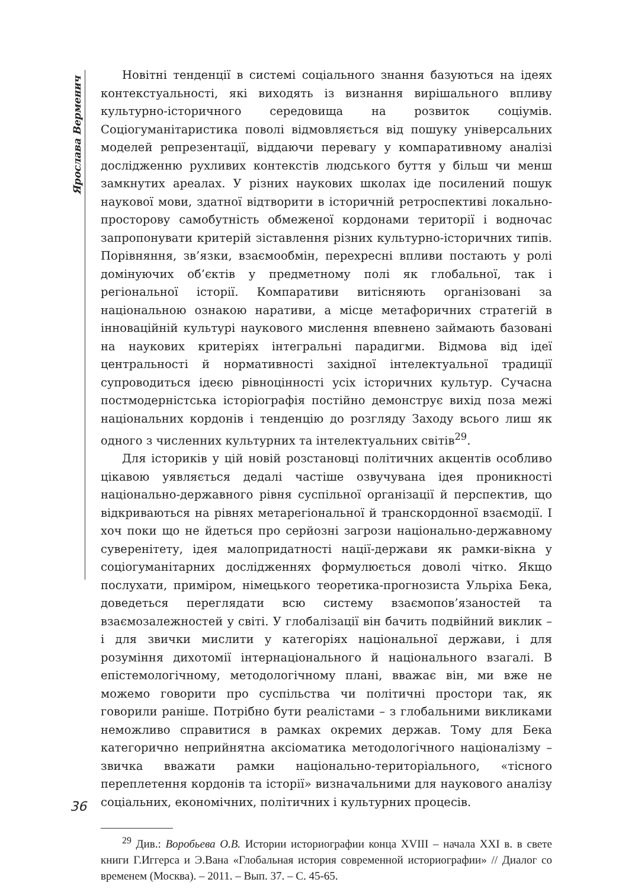Ярослава Верменич
Новітні тенденції в системі соціального знання базуються на ідеях контекстуальності, які виходять із визнання вирішального впливу культурно-історичного середовища на розвиток соціумів. Соціогуманітаристика поволі відмовляється від пошуку універсальних моделей репрезентації, віддаючи перевагу у компаративному аналізі дослідженню рухливих контекстів людського буття у більш чи менш замкнутих ареалах. У різних наукових школах іде посилений пошук наукової мови, здатної відтворити в історичній ретроспективі локально-просторову самобутність обмеженої кордонами території і водночас запропонувати критерій зіставлення різних культурно-історичних типів. Порівняння, зв’язки, взаємообмін, перехресні впливи постають у ролі домінуючих об’єктів у предметному полі як глобальної, так і регіональної історії. Компаративи витісняють організовані за національною ознакою наративи, а місце метафоричних стратегій в інноваційній культурі наукового мислення впевнено займають базовані на наукових критеріях інтегральні парадигми. Відмова від ідеї центральності й нормативності західної інтелектуальної традиції супроводиться ідеєю рівноцінності усіх історичних культур. Сучасна постмодерністська історіографія постійно демонструє вихід поза межі національних кордонів і тенденцію до розгляду Заходу всього лиш як одного з численних культурних та інтелектуальних світів<sup>29</sup>.
Для істориків у цій новій розстановці політичних акцентів особливо цікавою уявляється дедалі частіше озвучувана ідея проникності національно-державного рівня суспільної організації й перспектив, що відкриваються на рівнях метарегіональної й транскордонної взаємодії. І хоч поки що не йдеться про серйозні загрози національно-державному суверенітету, ідея малопридатності нації-держави як рамки-вікна у соціогуманітарних дослідженнях формулюється доволі чітко. Якщо послухати, приміром, німецького теоретика-прогнозиста Ульріха Бека, доведеться переглядати всю систему взаємопов’язаностей та взаємозалежностей у світі. У глобалізації він бачить подвійний виклик – і для звички мислити у категоріях національної держави, і для розуміння дихотомії інтернаціонального й національного взагалі. В епістемологічному, методологічному плані, вважає він, ми вже не можемо говорити про суспільства чи політичні простори так, як говорили раніше. Потрібно бути реалістами – з глобальними викликами неможливо справитися в рамках окремих держав. Тому для Бека категорично неприйнятна аксіоматика методологічного націоналізму – звичка вважати рамки національно-територіального, «тісного переплетення кордонів та історії» визначальними для наукового аналізу соціальних, економічних, політичних і культурних процесів.
<sup>29</sup> Див.: Воробьева О.В. Истории историографии конца XVIII – начала XXI в. в свете книги Г.Иггерса и Э.Вана «Глобальная история современной историографии» // Диалог со временем (Москва). – 2011. – Вып. 37. – С. 45-65.
36